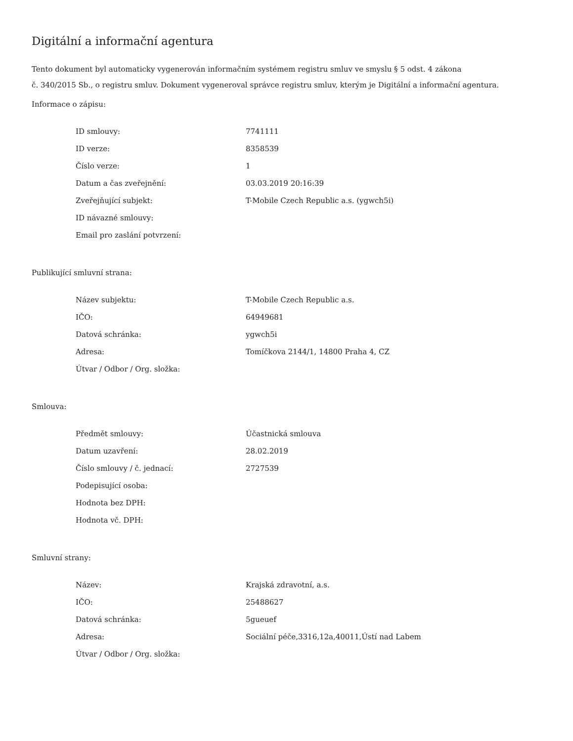Digitální a informační agentura
Tento dokument byl automaticky vygenerován informačním systémem registru smluv ve smyslu § 5 odst. 4 zákona
č. 340/2015 Sb., o registru smluv. Dokument vygeneroval správce registru smluv, kterým je Digitální a informační agentura.
Informace o zápisu:
| ID smlouvy: | 7741111 |
| ID verze: | 8358539 |
| Číslo verze: | 1 |
| Datum a čas zveřejnění: | 03.03.2019 20:16:39 |
| Zveřejňující subjekt: | T-Mobile Czech Republic a.s. (ygwch5i) |
| ID návazné smlouvy: | |
| Email pro zaslání potvrzení: | |
Publikující smluvní strana:
| Název subjektu: | T-Mobile Czech Republic a.s. |
| IČO: | 64949681 |
| Datová schránka: | ygwch5i |
| Adresa: | Tomíčkova 2144/1, 14800 Praha 4, CZ |
| Útvar / Odbor / Org. složka: | |
Smlouva:
| Předmět smlouvy: | Účastnická smlouva |
| Datum uzavření: | 28.02.2019 |
| Číslo smlouvy / č. jednací: | 2727539 |
| Podepisující osoba: | |
| Hodnota bez DPH: | |
| Hodnota vč. DPH: | |
Smluvní strany:
| Název: | Krajská zdravotní, a.s. |
| IČO: | 25488627 |
| Datová schránka: | 5gueuef |
| Adresa: | Sociální péče,3316,12a,40011,Ústí nad Labem |
| Útvar / Odbor / Org. složka: | |